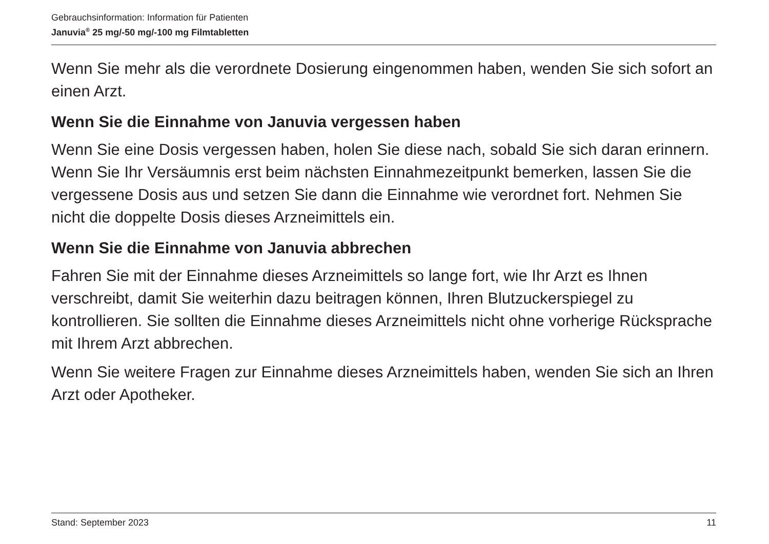Gebrauchsinformation: Information für Patienten
Januvia<sup>®</sup> 25 mg/-50 mg/-100 mg Filmtabletten
Wenn Sie mehr als die verordnete Dosierung eingenommen haben, wenden Sie sich sofort an einen Arzt.
Wenn Sie die Einnahme von Januvia vergessen haben
Wenn Sie eine Dosis vergessen haben, holen Sie diese nach, sobald Sie sich daran erinnern. Wenn Sie Ihr Versäumnis erst beim nächsten Einnahmezeitpunkt bemerken, lassen Sie die vergessene Dosis aus und setzen Sie dann die Einnahme wie verordnet fort. Nehmen Sie nicht die doppelte Dosis dieses Arzneimittels ein.
Wenn Sie die Einnahme von Januvia abbrechen
Fahren Sie mit der Einnahme dieses Arzneimittels so lange fort, wie Ihr Arzt es Ihnen verschreibt, damit Sie weiterhin dazu beitragen können, Ihren Blutzuckerspiegel zu kontrollieren. Sie sollten die Einnahme dieses Arzneimittels nicht ohne vorherige Rücksprache mit Ihrem Arzt abbrechen.
Wenn Sie weitere Fragen zur Einnahme dieses Arzneimittels haben, wenden Sie sich an Ihren Arzt oder Apotheker.
Stand: September 2023 11